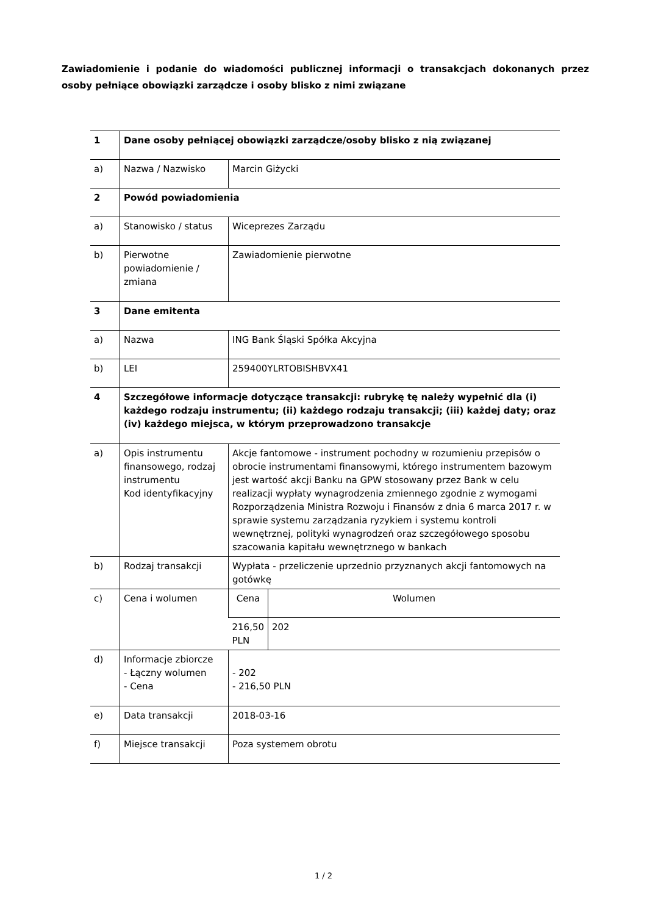Zawiadomienie i podanie do wiadomości publicznej informacji o transakcjach dokonanych przez osoby pełniące obowiązki zarządcze i osoby blisko z nimi związane
| 1 | Dane osoby pełniącej obowiązki zarządcze/osoby blisko z nią związanej | | |
| a) | Nazwa / Nazwisko | Marcin Giżycki | |
| 2 | Powód powiadomienia | | |
| a) | Stanowisko / status | Wiceprezes Zarządu | |
| b) | Pierwotne powiadomienie / zmiana | Zawiadomienie pierwotne | |
| 3 | Dane emitenta | | |
| a) | Nazwa | ING Bank Śląski Spółka Akcyjna | |
| b) | LEI | 259400YLRTOBISHBVX41 | |
| 4 | Szczegółowe informacje dotyczące transakcji: rubrykę tę należy wypełnić dla (i) każdego rodzaju instrumentu; (ii) każdego rodzaju transakcji; (iii) każdej daty; oraz (iv) każdego miejsca, w którym przeprowadzono transakcje | | |
| a) | Opis instrumentu finansowego, rodzaj instrumentu Kod identyfikacyjny | Akcje fantomowe - instrument pochodny w rozumieniu przepisów o obrocie instrumentami finansowymi, którego instrumentem bazowym jest wartość akcji Banku na GPW stosowany przez Bank w celu realizacji wypłaty wynagrodzenia zmiennego zgodnie z wymogami Rozporządzenia Ministra Rozwoju i Finansów z dnia 6 marca 2017 r. w sprawie systemu zarządzania ryzykiem i systemu kontroli wewnętrznej, polityki wynagrodzeń oraz szczegółowego sposobu szacowania kapitału wewnętrznego w bankach | |
| b) | Rodzaj transakcji | Wypłata - przeliczenie uprzednio przyznanych akcji fantomowych na gotówkę | |
| c) | Cena i wolumen | Cena | Wolumen |
| | | 216,50 PLN | 202 |
| d) | Informacje zbiorcze - Łączny wolumen - Cena | - 202 - 216,50 PLN | |
| e) | Data transakcji | 2018-03-16 | |
| f) | Miejsce transakcji | Poza systemem obrotu | |
1 / 2